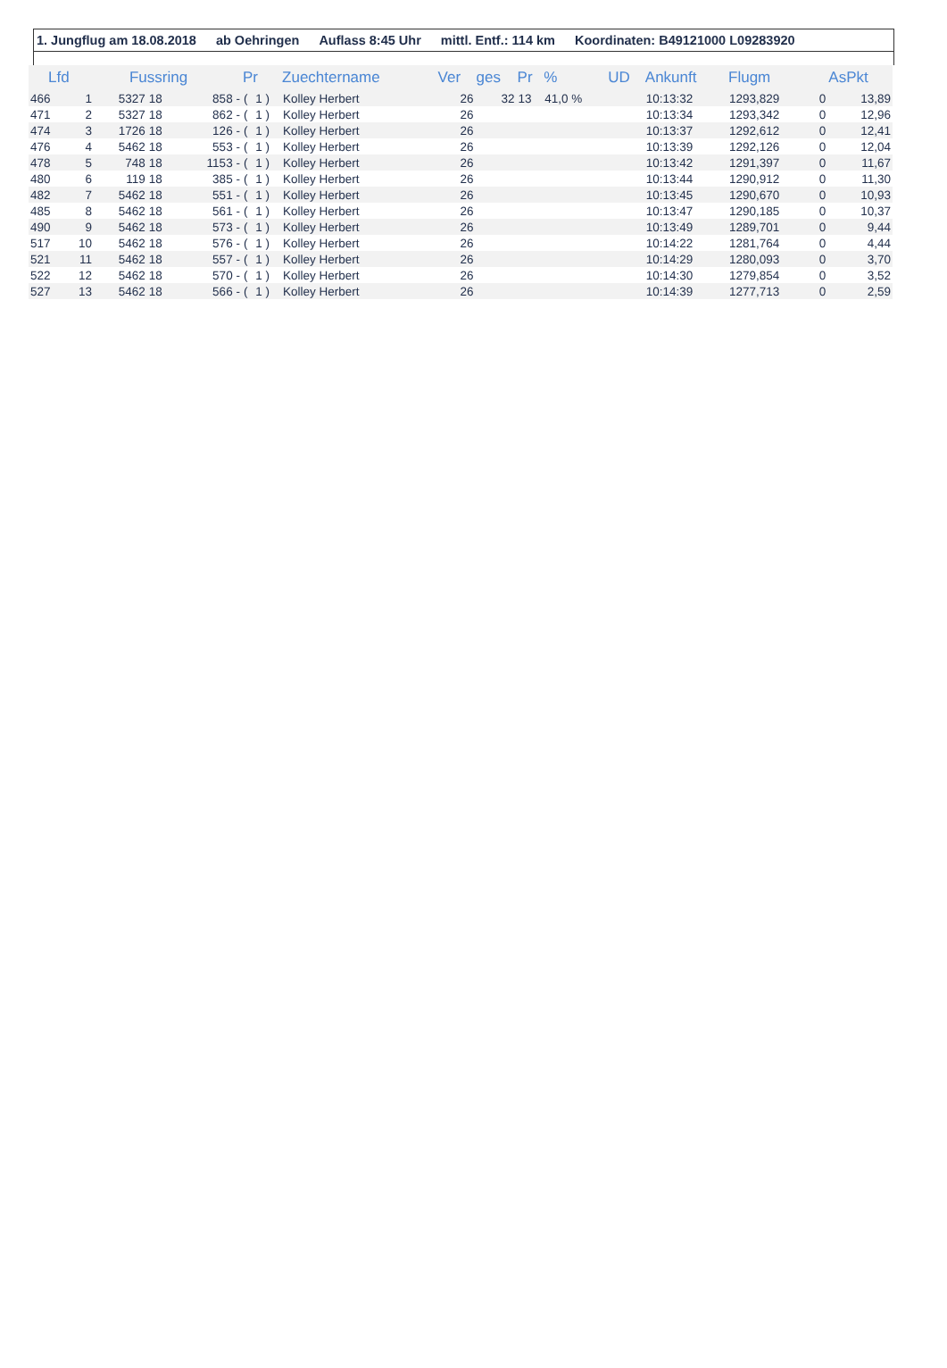1. Jungflug am 18.08.2018 ab Oehringen Auflass 8:45 Uhr mittl. Entf.: 114 km Koordinaten: B49121000 L09283920
| Lfd | | Fussring | | | Pr | | Zuechtername | Ver | ges | Pr | % | UD | Ankunft | Flugm | | AsPkt |
| --- | --- | --- | --- | --- | --- | --- | --- | --- | --- | --- | --- | --- | --- | --- | --- | --- |
| 466 | 1 | 5327 | 18 | 858 - | ( | 1 ) | Kolley Herbert | 26 | 32 | 13 | 41,0 % | | 10:13:32 | 1293,829 | 0 | 13,89 |
| 471 | 2 | 5327 | 18 | 862 - | ( | 1 ) | Kolley Herbert | 26 | | | | | 10:13:34 | 1293,342 | 0 | 12,96 |
| 474 | 3 | 1726 | 18 | 126 - | ( | 1 ) | Kolley Herbert | 26 | | | | | 10:13:37 | 1292,612 | 0 | 12,41 |
| 476 | 4 | 5462 | 18 | 553 - | ( | 1 ) | Kolley Herbert | 26 | | | | | 10:13:39 | 1292,126 | 0 | 12,04 |
| 478 | 5 | 748 | 18 | 1153 - | ( | 1 ) | Kolley Herbert | 26 | | | | | 10:13:42 | 1291,397 | 0 | 11,67 |
| 480 | 6 | 119 | 18 | 385 - | ( | 1 ) | Kolley Herbert | 26 | | | | | 10:13:44 | 1290,912 | 0 | 11,30 |
| 482 | 7 | 5462 | 18 | 551 - | ( | 1 ) | Kolley Herbert | 26 | | | | | 10:13:45 | 1290,670 | 0 | 10,93 |
| 485 | 8 | 5462 | 18 | 561 - | ( | 1 ) | Kolley Herbert | 26 | | | | | 10:13:47 | 1290,185 | 0 | 10,37 |
| 490 | 9 | 5462 | 18 | 573 - | ( | 1 ) | Kolley Herbert | 26 | | | | | 10:13:49 | 1289,701 | 0 | 9,44 |
| 517 | 10 | 5462 | 18 | 576 - | ( | 1 ) | Kolley Herbert | 26 | | | | | 10:14:22 | 1281,764 | 0 | 4,44 |
| 521 | 11 | 5462 | 18 | 557 - | ( | 1 ) | Kolley Herbert | 26 | | | | | 10:14:29 | 1280,093 | 0 | 3,70 |
| 522 | 12 | 5462 | 18 | 570 - | ( | 1 ) | Kolley Herbert | 26 | | | | | 10:14:30 | 1279,854 | 0 | 3,52 |
| 527 | 13 | 5462 | 18 | 566 - | ( | 1 ) | Kolley Herbert | 26 | | | | | 10:14:39 | 1277,713 | 0 | 2,59 |